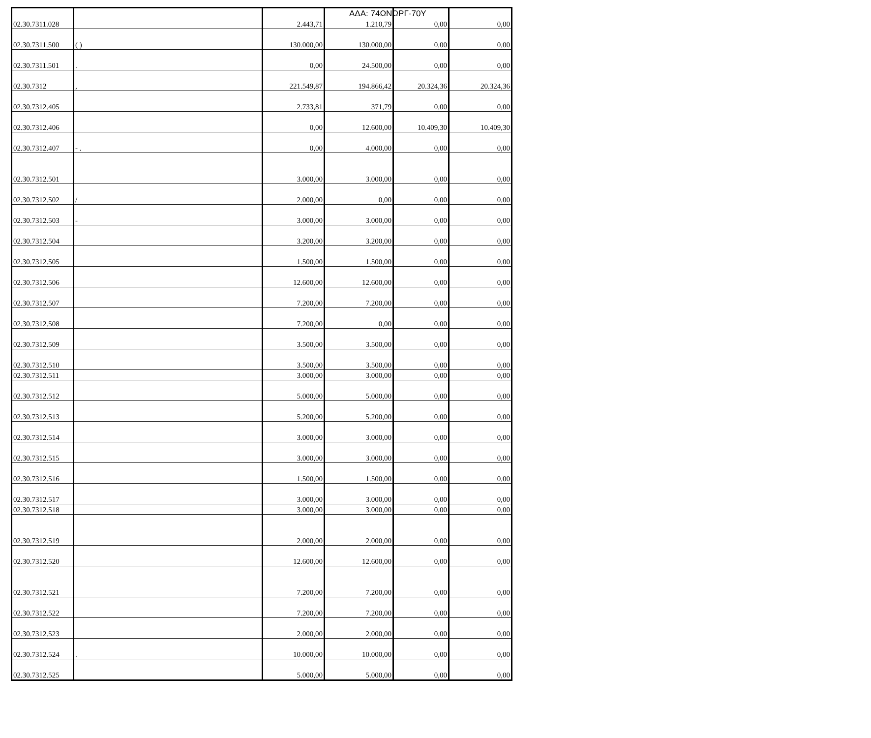ΑΔΑ: 74ΩΝΩΡΓ-70Υ
| 02.30.7311.028 | | 2.443,71 | 1.210,79 | 0,00 | 0,00 |
| 02.30.7311.500 | ( ) | 130.000,00 | 130.000,00 | 0,00 | 0,00 |
| 02.30.7311.501 | . | 0,00 | 24.500,00 | 0,00 | 0,00 |
| 02.30.7312 | , | 221.549,87 | 194.866,42 | 20.324,36 | 20.324,36 |
| 02.30.7312.405 | | 2.733,81 | 371,79 | 0,00 | 0,00 |
| 02.30.7312.406 | | 0,00 | 12.600,00 | 10.409,30 | 10.409,30 |
| 02.30.7312.407 | - . | 0,00 | 4.000,00 | 0,00 | 0,00 |
| 02.30.7312.501 | | 3.000,00 | 3.000,00 | 0,00 | 0,00 |
| 02.30.7312.502 | / | 2.000,00 | 0,00 | 0,00 | 0,00 |
| 02.30.7312.503 | - | 3.000,00 | 3.000,00 | 0,00 | 0,00 |
| 02.30.7312.504 | | 3.200,00 | 3.200,00 | 0,00 | 0,00 |
| 02.30.7312.505 | | 1.500,00 | 1.500,00 | 0,00 | 0,00 |
| 02.30.7312.506 | | 12.600,00 | 12.600,00 | 0,00 | 0,00 |
| 02.30.7312.507 | | 7.200,00 | 7.200,00 | 0,00 | 0,00 |
| 02.30.7312.508 | | 7.200,00 | 0,00 | 0,00 | 0,00 |
| 02.30.7312.509 | | 3.500,00 | 3.500,00 | 0,00 | 0,00 |
| 02.30.7312.510 | | 3.500,00 | 3.500,00 | 0,00 | 0,00 |
| 02.30.7312.511 | | 3.000,00 | 3.000,00 | 0,00 | 0,00 |
| 02.30.7312.512 | | 5.000,00 | 5.000,00 | 0,00 | 0,00 |
| 02.30.7312.513 | | 5.200,00 | 5.200,00 | 0,00 | 0,00 |
| 02.30.7312.514 | | 3.000,00 | 3.000,00 | 0,00 | 0,00 |
| 02.30.7312.515 | | 3.000,00 | 3.000,00 | 0,00 | 0,00 |
| 02.30.7312.516 | | 1.500,00 | 1.500,00 | 0,00 | 0,00 |
| 02.30.7312.517 | | 3.000,00 | 3.000,00 | 0,00 | 0,00 |
| 02.30.7312.518 | | 3.000,00 | 3.000,00 | 0,00 | 0,00 |
| 02.30.7312.519 | | 2.000,00 | 2.000,00 | 0,00 | 0,00 |
| 02.30.7312.520 | | 12.600,00 | 12.600,00 | 0,00 | 0,00 |
| 02.30.7312.521 | | 7.200,00 | 7.200,00 | 0,00 | 0,00 |
| 02.30.7312.522 | | 7.200,00 | 7.200,00 | 0,00 | 0,00 |
| 02.30.7312.523 | | 2.000,00 | 2.000,00 | 0,00 | 0,00 |
| 02.30.7312.524 | . | 10.000,00 | 10.000,00 | 0,00 | 0,00 |
| 02.30.7312.525 | | 5.000,00 | 5.000,00 | 0,00 | 0,00 |